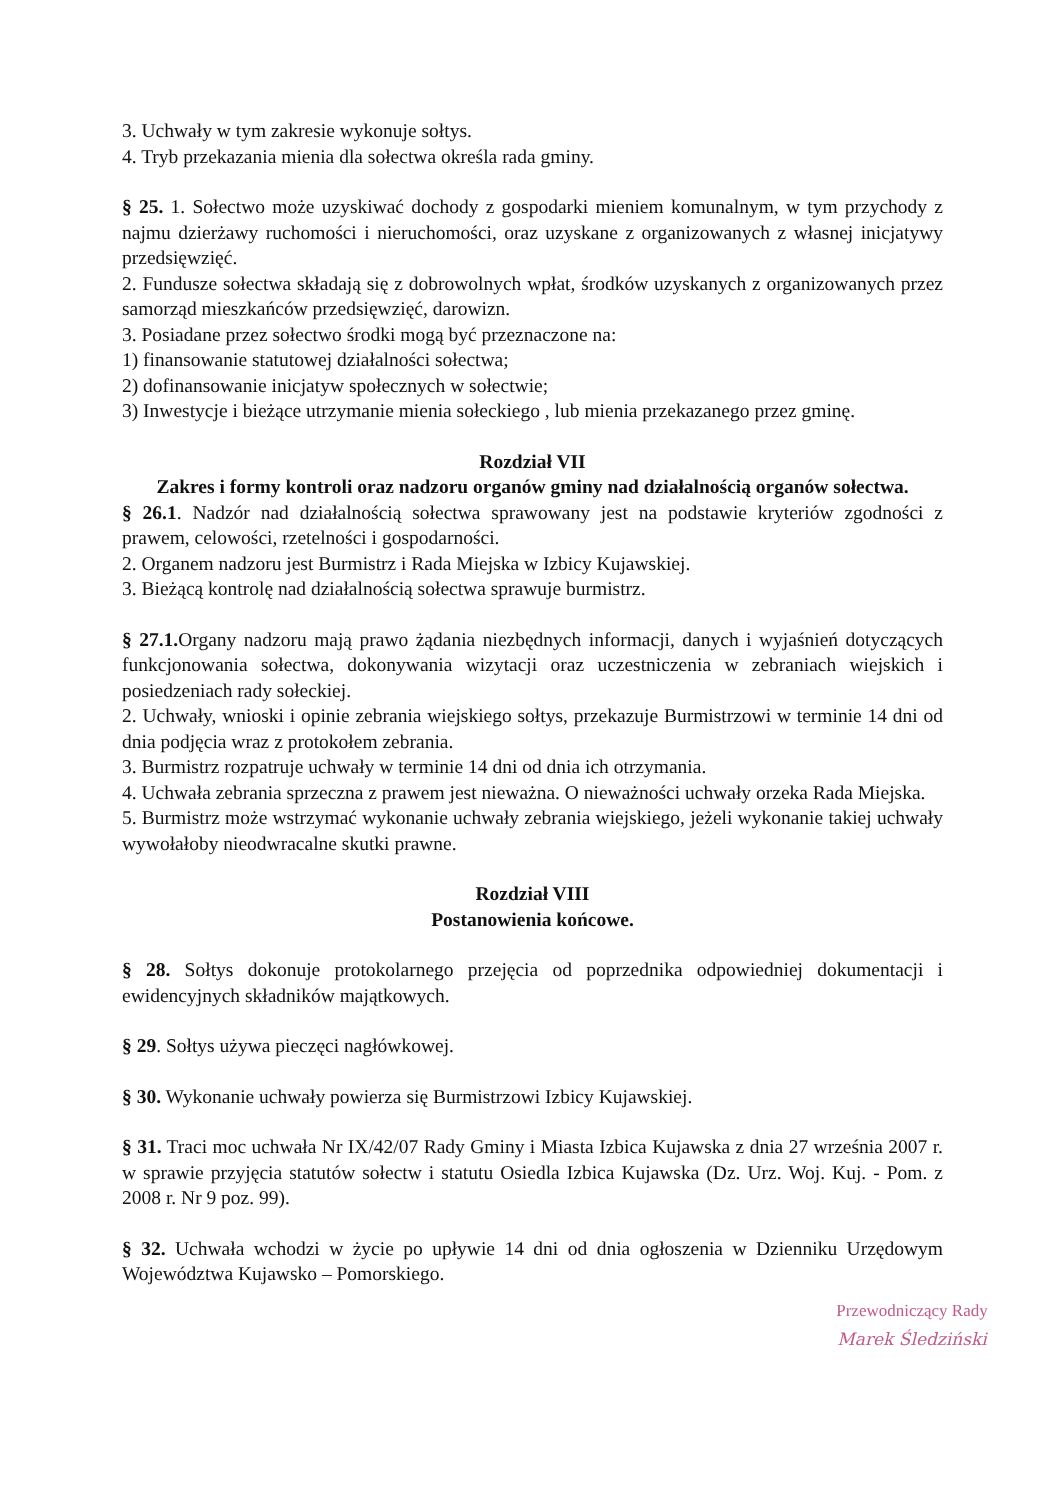3. Uchwały w tym zakresie wykonuje sołtys.
4. Tryb przekazania mienia dla sołectwa określa rada gminy.
§ 25. 1. Sołectwo może uzyskiwać dochody z gospodarki mieniem komunalnym, w tym przychody z najmu dzierżawy ruchomości i nieruchomości, oraz uzyskane z organizowanych z własnej inicjatywy przedsięwzięć.
2. Fundusze sołectwa składają się z dobrowolnych wpłat, środków uzyskanych z organizowanych przez samorząd mieszkańców przedsięwzięć, darowizn.
3. Posiadane przez sołectwo środki mogą być przeznaczone na:
1) finansowanie statutowej działalności sołectwa;
2) dofinansowanie inicjatyw społecznych w sołectwie;
3) Inwestycje i bieżące utrzymanie mienia sołeckiego , lub mienia przekazanego przez gminę.
Rozdział VII
Zakres i formy kontroli oraz nadzoru organów gminy nad działalnością organów sołectwa.
§ 26.1. Nadzór nad działalnością sołectwa sprawowany jest na podstawie kryteriów zgodności z prawem, celowości, rzetelności i gospodarności.
2. Organem nadzoru jest Burmistrz i Rada Miejska w Izbicy Kujawskiej.
3. Bieżącą kontrolę nad działalnością sołectwa sprawuje burmistrz.
§ 27.1. Organy nadzoru mają prawo żądania niezbędnych informacji, danych i wyjaśnień dotyczących funkcjonowania sołectwa, dokonywania wizytacji oraz uczestniczenia w zebraniach wiejskich i posiedzeniach rady sołeckiej.
2. Uchwały, wnioski i opinie zebrania wiejskiego sołtys, przekazuje Burmistrzowi w terminie 14 dni od dnia podjęcia wraz z protokołem zebrania.
3. Burmistrz rozpatruje uchwały w terminie 14 dni od dnia ich otrzymania.
4. Uchwała zebrania sprzeczna z prawem jest nieważna. O nieważności uchwały orzeka Rada Miejska.
5. Burmistrz może wstrzymać wykonanie uchwały zebrania wiejskiego, jeżeli wykonanie takiej uchwały wywołałoby nieodwracalne skutki prawne.
Rozdział VIII
Postanowienia końcowe.
§ 28. Sołtys dokonuje protokolarnego przejęcia od poprzednika odpowiedniej dokumentacji i ewidencyjnych składników majątkowych.
§ 29. Sołtys używa pieczęci nagłówkowej.
§ 30. Wykonanie uchwały powierza się Burmistrzowi Izbicy Kujawskiej.
§ 31. Traci moc uchwała Nr IX/42/07 Rady Gminy i Miasta Izbica Kujawska z dnia 27 września 2007 r. w sprawie przyjęcia statutów sołectw i statutu Osiedla Izbica Kujawska (Dz. Urz. Woj. Kuj. - Pom. z 2008 r. Nr 9 poz. 99).
§ 32. Uchwała wchodzi w życie po upływie 14 dni od dnia ogłoszenia w Dzienniku Urzędowym Województwa Kujawsko – Pomorskiego.
Przewodniczący Rady
Marek Śledziński